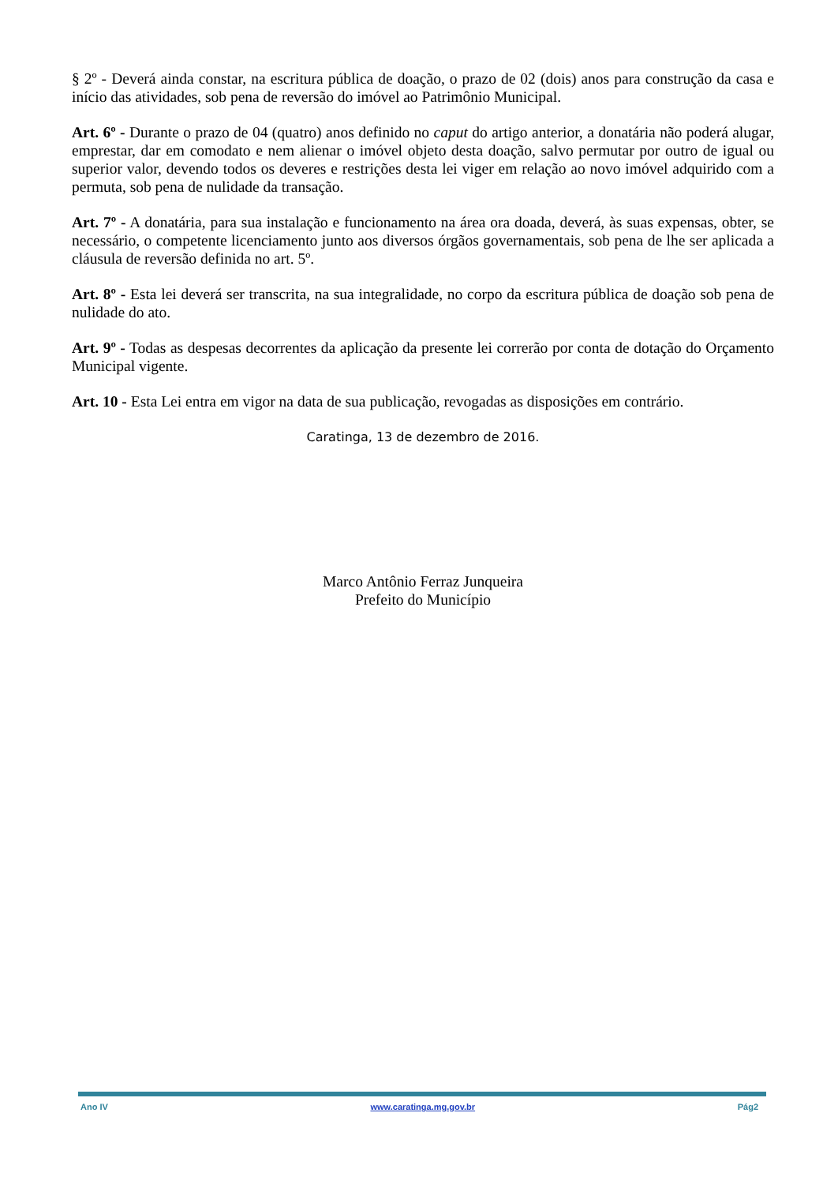§ 2º - Deverá ainda constar, na escritura pública de doação, o prazo de 02 (dois) anos para construção da casa e início das atividades, sob pena de reversão do imóvel ao Patrimônio Municipal.
Art. 6º - Durante o prazo de 04 (quatro) anos definido no caput do artigo anterior, a donatária não poderá alugar, emprestar, dar em comodato e nem alienar o imóvel objeto desta doação, salvo permutar por outro de igual ou superior valor, devendo todos os deveres e restrições desta lei viger em relação ao novo imóvel adquirido com a permuta, sob pena de nulidade da transação.
Art. 7º - A donatária, para sua instalação e funcionamento na área ora doada, deverá, às suas expensas, obter, se necessário, o competente licenciamento junto aos diversos órgãos governamentais, sob pena de lhe ser aplicada a cláusula de reversão definida no art. 5º.
Art. 8º - Esta lei deverá ser transcrita, na sua integralidade, no corpo da escritura pública de doação sob pena de nulidade do ato.
Art. 9º - Todas as despesas decorrentes da aplicação da presente lei correrão por conta de dotação do Orçamento Municipal vigente.
Art. 10 - Esta Lei entra em vigor na data de sua publicação, revogadas as disposições em contrário.
Caratinga, 13 de dezembro de 2016.
Marco Antônio Ferraz Junqueira
Prefeito do Município
Ano IV www.caratinga.mg.gov.br Pág2